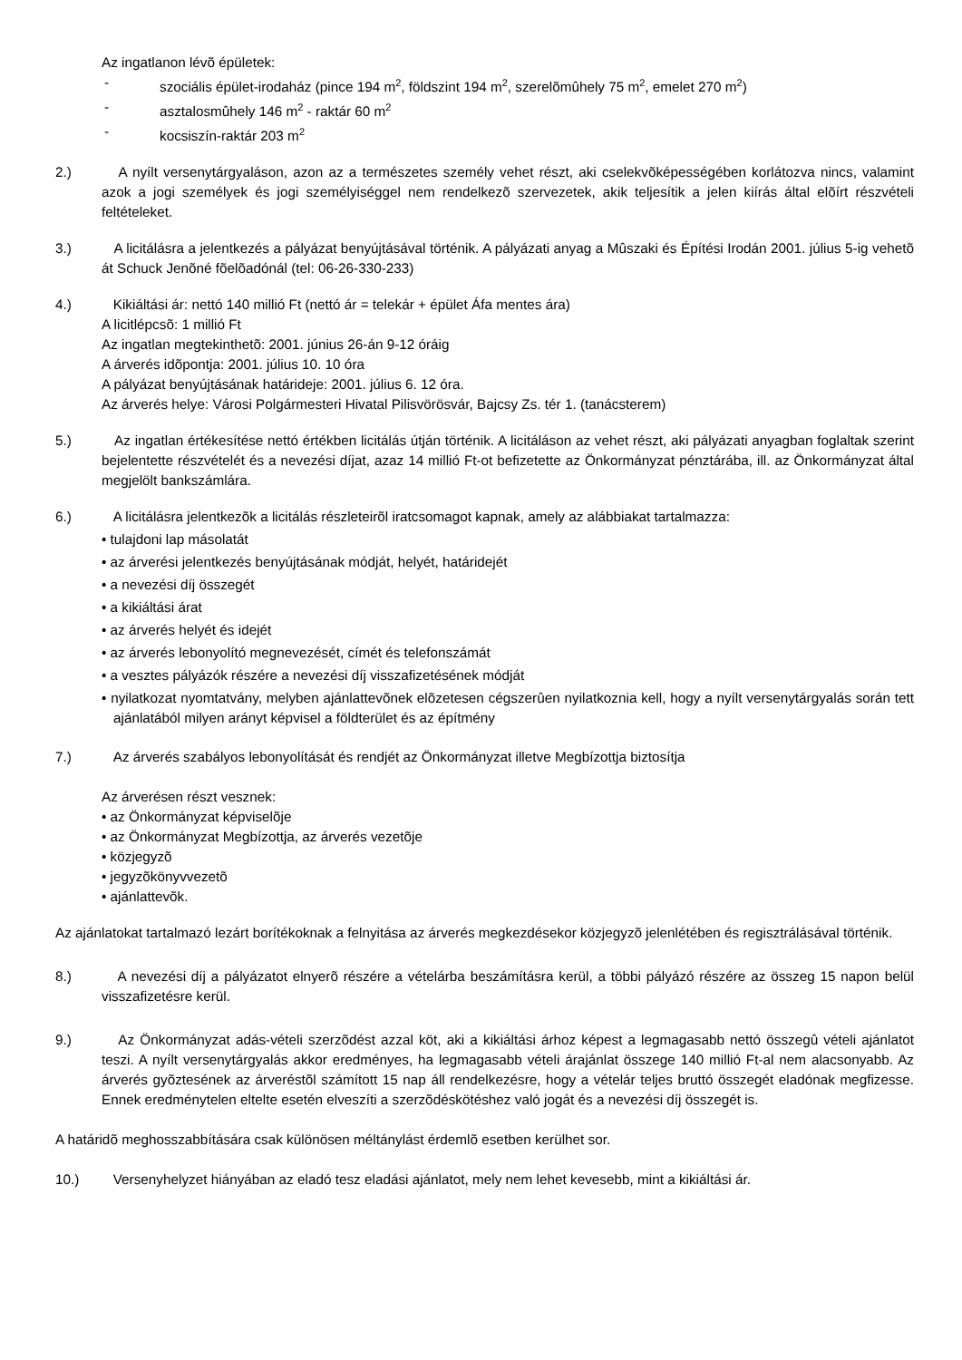Az ingatlanon lévõ épületek:
- szociális épület-irodaház (pince 194 m<sup>2</sup>, földszint 194 m<sup>2</sup>, szerelõmûhely 75 m<sup>2</sup>, emelet 270 m<sup>2</sup>)
- asztalosmûhely 146 m<sup>2</sup> - raktár 60 m<sup>2</sup>
- kocsiszín-raktár 203 m<sup>2</sup>
2.) A nyílt versenytárgyaláson, azon az a természetes személy vehet részt, aki cselekvõképességében korlátozva nincs, valamint azok a jogi személyek és jogi személyiséggel nem rendelkezõ szervezetek, akik teljesítik a jelen kiírás által elõírt részvételi feltételeket.
3.) A licitálásra a jelentkezés a pályázat benyújtásával történik. A pályázati anyag a Mûszaki és Építési Irodán 2001. július 5-ig vehetõ át Schuck Jenõné fõelõadónál (tel: 06-26-330-233)
4.) Kikiáltási ár: nettó 140 millió Ft (nettó ár = telekár + épület Áfa mentes ára)
A licitlépcsõ: 1 millió Ft
Az ingatlan megtekinthetõ: 2001. június 26-án 9-12 óráig
A árverés idõpontja: 2001. július 10. 10 óra
A pályázat benyújtásának határideje: 2001. július 6. 12 óra.
Az árverés helye: Városi Polgármesteri Hivatal Pilisvörösvár, Bajcsy Zs. tér 1. (tanácsterem)
5.) Az ingatlan értékesítése nettó értékben licitálás útján történik. A licitáláson az vehet részt, aki pályázati anyagban foglaltak szerint bejelentette részvételét és a nevezési díjat, azaz 14 millió Ft-ot befizetette az Önkormányzat pénztárába, ill. az Önkormányzat által megjelölt bankszámlára.
6.) A licitálásra jelentkezõk a licitálás részleteirõl iratcsomagot kapnak, amely az alábbiakat tartalmazza:
• tulajdoni lap másolatát
• az árverési jelentkezés benyújtásának módját, helyét, határidejét
• a nevezési díj összegét
• a kikiáltási árat
• az árverés helyét és idejét
• az árverés lebonyolító megnevezését, címét és telefonszámát
• a vesztes pályázók részére a nevezési díj visszafizetésének módját
• nyilatkozat nyomtatvány, melyben ajánlattevõnek elõzetesen cégszerûen nyilatkoznia kell, hogy a nyílt versenytárgyalás során tett ajánlatából milyen arányt képvisel a földterület és az építmény
7.) Az árverés szabályos lebonyolítását és rendjét az Önkormányzat illetve Megbízottja biztosítja
Az árverésen részt vesznek:
• az Önkormányzat képviselõje
• az Önkormányzat Megbízottja, az árverés vezetõje
• közjegyzõ
• jegyzõkönyvvezetõ
• ajánlattevõk.
Az ajánlatokat tartalmazó lezárt borítékoknak a felnyitása az árverés megkezdésekor közjegyzõ jelenlétében és regisztrálásával történik.
8.) A nevezési díj a pályázatot elnyerõ részére a vételárba beszámításra kerül, a többi pályázó részére az összeg 15 napon belül visszafizetésre kerül.
9.) Az Önkormányzat adás-vételi szerzõdést azzal köt, aki a kikiáltási árhoz képest a legmagasabb nettó összegû vételi ajánlatot teszi. A nyílt versenytárgyalás akkor eredményes, ha legmagasabb vételi árajánlat összege 140 millió Ft-al nem alacsonyabb. Az árverés gyõztesének az árveréstõl számított 15 nap áll rendelkezésre, hogy a vételár teljes bruttó összegét eladónak megfizesse. Ennek eredménytelen eltelte esetén elveszíti a szerzõdéskötéshez való jogát és a nevezési díj összegét is.
A határidõ meghosszabbítására csak különösen méltánylást érdemlõ esetben kerülhet sor.
10.) Versenyhelyzet hiányában az eladó tesz eladási ajánlatot, mely nem lehet kevesebb, mint a kikiáltási ár.